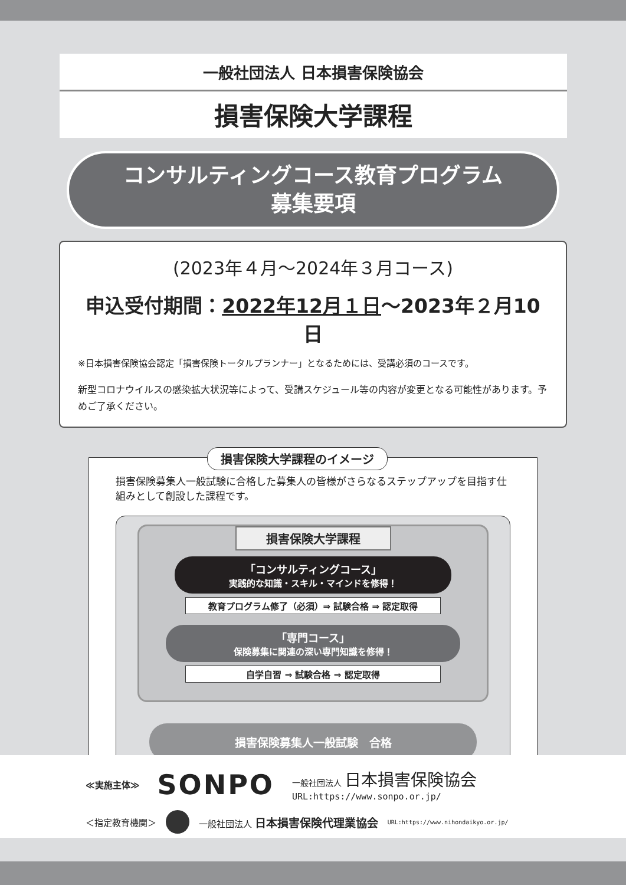一般社団法人 日本損害保険協会
損害保険大学課程
コンサルティングコース教育プログラム
募集要項
(2023年４月～2024年３月コース)
申込受付期間：2022年12月１日～2023年２月10日
※日本損害保険協会認定「損害保険トータルプランナー」となるためには、受講必須のコースです。
新型コロナウイルスの感染拡大状況等によって、受講スケジュール等の内容が変更となる可能性があります。予めご了承ください。
損害保険大学課程のイメージ
損害保険募集人一般試験に合格した募集人の皆様がさらなるステップアップを目指す仕組みとして創設した課程です。
損害保険大学課程
「コンサルティングコース」
実践的な知識・スキル・マインドを修得！
教育プログラム修了（必須）⇒ 試験合格 ⇒ 認定取得
「専門コース」
保険募集に関連の深い専門知識を修得！
自学自習 ⇒ 試験合格 ⇒ 認定取得
損害保険募集人一般試験　合格
≪実施主体≫ SONPO 一般社団法人 日本損害保険協会
URL:https://www.sonpo.or.jp/
＜指定教育機関＞ 一般社団法人 日本損害保険代理業協会 URL:https://www.nihondaikyo.or.jp/